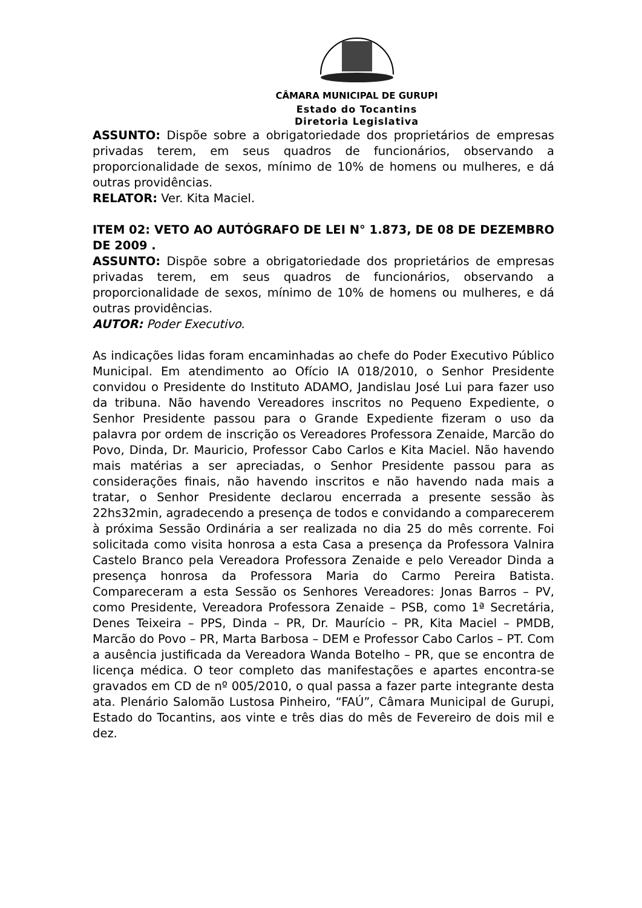CÂMARA MUNICIPAL DE GURUPI
Estado do Tocantins
Diretoria Legislativa
ASSUNTO: Dispõe sobre a obrigatoriedade dos proprietários de empresas privadas terem, em seus quadros de funcionários, observando a proporcionalidade de sexos, mínimo de 10% de homens ou mulheres, e dá outras providências.
RELATOR: Ver. Kita Maciel.
ITEM 02: VETO AO AUTÓGRAFO DE LEI N° 1.873, DE 08 DE DEZEMBRO DE 2009 .
ASSUNTO: Dispõe sobre a obrigatoriedade dos proprietários de empresas privadas terem, em seus quadros de funcionários, observando a proporcionalidade de sexos, mínimo de 10% de homens ou mulheres, e dá outras providências.
AUTOR: Poder Executivo.
As indicações lidas foram encaminhadas ao chefe do Poder Executivo Público Municipal. Em atendimento ao Ofício IA 018/2010, o Senhor Presidente convidou o Presidente do Instituto ADAMO, Jandislau José Lui para fazer uso da tribuna. Não havendo Vereadores inscritos no Pequeno Expediente, o Senhor Presidente passou para o Grande Expediente fizeram o uso da palavra por ordem de inscrição os Vereadores Professora Zenaide, Marcão do Povo, Dinda, Dr. Mauricio, Professor Cabo Carlos e Kita Maciel. Não havendo mais matérias a ser apreciadas, o Senhor Presidente passou para as considerações finais, não havendo inscritos e não havendo nada mais a tratar, o Senhor Presidente declarou encerrada a presente sessão às 22hs32min, agradecendo a presença de todos e convidando a comparecerem à próxima Sessão Ordinária a ser realizada no dia 25 do mês corrente. Foi solicitada como visita honrosa a esta Casa a presença da Professora Valnira Castelo Branco pela Vereadora Professora Zenaide e pelo Vereador Dinda a presença honrosa da Professora Maria do Carmo Pereira Batista. Compareceram a esta Sessão os Senhores Vereadores: Jonas Barros – PV, como Presidente, Vereadora Professora Zenaide – PSB, como 1ª Secretária, Denes Teixeira – PPS, Dinda – PR, Dr. Maurício – PR, Kita Maciel – PMDB, Marcão do Povo – PR, Marta Barbosa – DEM e Professor Cabo Carlos – PT. Com a ausência justificada da Vereadora Wanda Botelho – PR, que se encontra de licença médica. O teor completo das manifestações e apartes encontra-se gravados em CD de nº 005/2010, o qual passa a fazer parte integrante desta ata. Plenário Salomão Lustosa Pinheiro, “FAÚ”, Câmara Municipal de Gurupi, Estado do Tocantins, aos vinte e três dias do mês de Fevereiro de dois mil e dez.